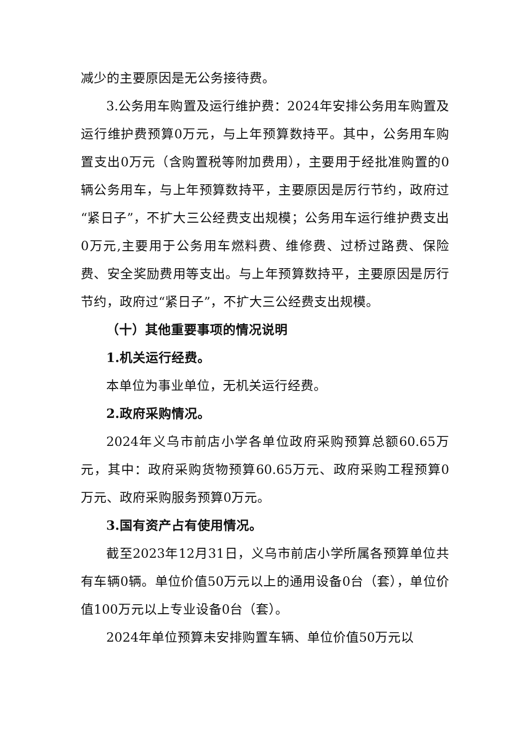减少的主要原因是无公务接待费。
3.公务用车购置及运行维护费：2024年安排公务用车购置及运行维护费预算0万元，与上年预算数持平。其中，公务用车购置支出0万元（含购置税等附加费用），主要用于经批准购置的0辆公务用车，与上年预算数持平，主要原因是厉行节约，政府过“紧日子”，不扩大三公经费支出规模；公务用车运行维护费支出0万元,主要用于公务用车燃料费、维修费、过桥过路费、保险费、安全奖励费用等支出。与上年预算数持平，主要原因是厉行节约，政府过“紧日子”，不扩大三公经费支出规模。
（十）其他重要事项的情况说明
1.机关运行经费。
本单位为事业单位，无机关运行经费。
2.政府采购情况。
2024年义乌市前店小学各单位政府采购预算总额60.65万元，其中：政府采购货物预算60.65万元、政府采购工程预算0万元、政府采购服务预算0万元。
3.国有资产占有使用情况。
截至2023年12月31日，义乌市前店小学所属各预算单位共有车辆0辆。单位价值50万元以上的通用设备0台（套），单位价值100万元以上专业设备0台（套）。
2024年单位预算未安排购置车辆、单位价值50万元以